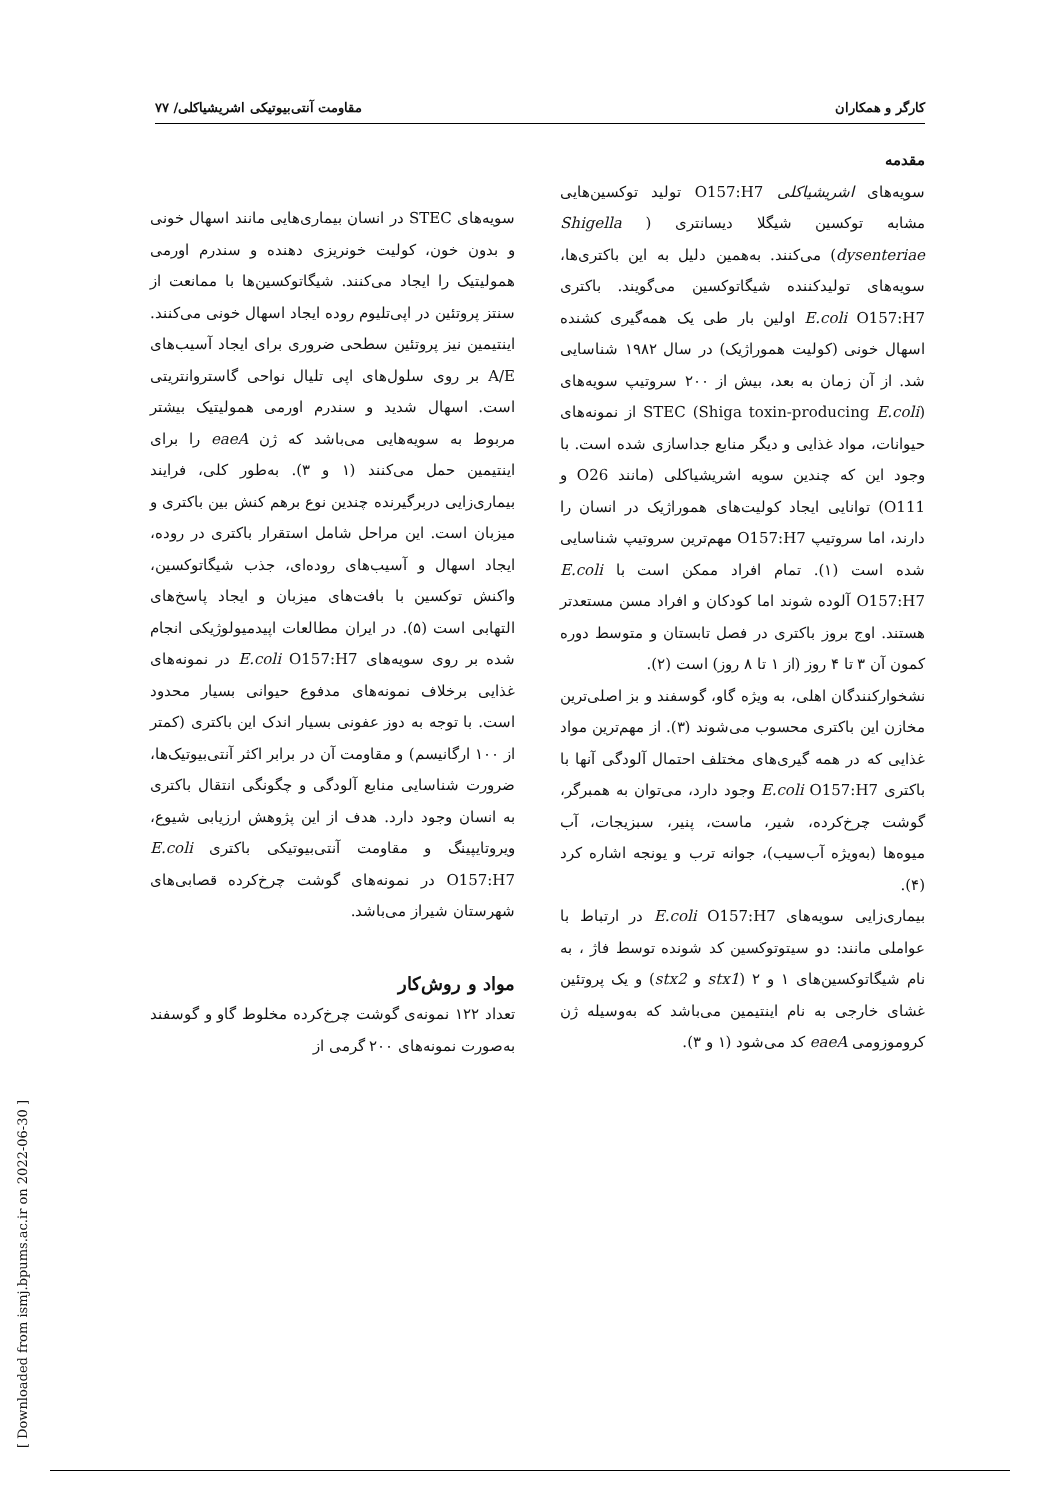کارگر و همکاران مقاومت آنتی‌بیوتیکی اشریشیاکلی/ ۷۷
مقدمه
سویه‌های اشریشیاکلی O157:H7 تولید توکسین‌هایی مشابه توکسین شیگلا دیسانتری ( Shigella dysenteriae) می‌کنند. به‌همین دلیل به این باکتری‌ها، سویه‌های تولیدکننده شیگاتوکسین می‌گویند. باکتری E.coli O157:H7 اولین بار طی یک همه‌گیری کشنده اسهال خونی (کولیت هموراژیک) در سال ۱۹۸۲ شناسایی شد. از آن زمان به بعد، بیش از ۲۰۰ سروتیپ سویه‌های STEC (Shiga toxin-producing E.coli) از نمونه‌های حیوانات، مواد غذایی و دیگر منابع جداسازی شده است. با وجود این که چندین سویه اشریشیاکلی (مانند O26 و O111) توانایی ایجاد کولیت‌های هموراژیک در انسان را دارند، اما سروتیپ O157:H7 مهم‌ترین سروتیپ شناسایی شده است (۱). تمام افراد ممکن است با E.coli O157:H7 آلوده شوند اما کودکان و افراد مسن مستعدتر هستند. اوج بروز باکتری در فصل تابستان و متوسط دوره کمون آن ۳ تا ۴ روز (از ۱ تا ۸ روز) است (۲).
نشخوارکنندگان اهلی، به ویژه گاو، گوسفند و بز اصلی‌ترین مخازن این باکتری محسوب می‌شوند (۳). از مهم‌ترین مواد غذایی که در همه گیری‌های مختلف احتمال آلودگی آنها با باکتری E.coli O157:H7 وجود دارد، می‌توان به همبرگر، گوشت چرخ‌کرده، شیر، ماست، پنیر، سبزیجات، آب میوه‌ها (به‌ویژه آب‌سیب)، جوانه ترب و یونجه اشاره کرد (۴).
بیماری‌زایی سویه‌های E.coli O157:H7 در ارتباط با عواملی مانند: دو سیتوتوکسین کد شونده توسط فاژ ، به نام شیگاتوکسین‌های ۱ و ۲ (stx1 و stx2) و یک پروتئین غشای خارجی به نام اینتیمین می‌باشد که به‌وسیله ژن کروموزومی eaeA کد می‌شود (۱ و ۳).
سویه‌های STEC در انسان بیماری‌هایی مانند اسهال خونی و بدون خون، کولیت خونریزی دهنده و سندرم اورمی همولیتیک را ایجاد می‌کنند. شیگاتوکسین‌ها با ممانعت از سنتز پروتئین در اپی‌تلیوم روده ایجاد اسهال خونی می‌کنند. اینتیمین نیز پروتئین سطحی ضروری برای ایجاد آسیب‌های A/E بر روی سلول‌های اپی تلیال نواحی گاستروانتریتی است. اسهال شدید و سندرم اورمی همولیتیک بیشتر مربوط به سویه‌هایی می‌باشد که ژن eaeA را برای اینتیمین حمل می‌کنند (۱ و ۳). به‌طور کلی، فرایند بیماری‌زایی دربرگیرنده چندین نوع برهم کنش بین باکتری و میزبان است. این مراحل شامل استقرار باکتری در روده، ایجاد اسهال و آسیب‌های روده‌ای، جذب شیگاتوکسین، واکنش توکسین با بافت‌های میزبان و ایجاد پاسخ‌های التهابی است (۵). در ایران مطالعات اپیدمیولوژیکی انجام شده بر روی سویه‌های E.coli O157:H7 در نمونه‌های غذایی برخلاف نمونه‌های مدفوع حیوانی بسیار محدود است. با توجه به دوز عفونی بسیار اندک این باکتری (کمتر از ۱۰۰ ارگانیسم) و مقاومت آن در برابر اکثر آنتی‌بیوتیک‌ها، ضرورت شناسایی منابع آلودگی و چگونگی انتقال باکتری به انسان وجود دارد. هدف از این پژوهش ارزیابی شیوع، ویروتایپینگ و مقاومت آنتی‌بیوتیکی باکتری E.coli O157:H7 در نمونه‌های گوشت چرخ‌کرده قصابی‌های شهرستان شیراز می‌باشد.
مواد و روش‌کار
تعداد ۱۲۲ نمونه‌ی گوشت چرخ‌کرده مخلوط گاو و گوسفند به‌صورت نمونه‌های ۲۰۰ گرمی از
[ Downloaded from ismj.bpums.ac.ir on 2022-06-30 ]